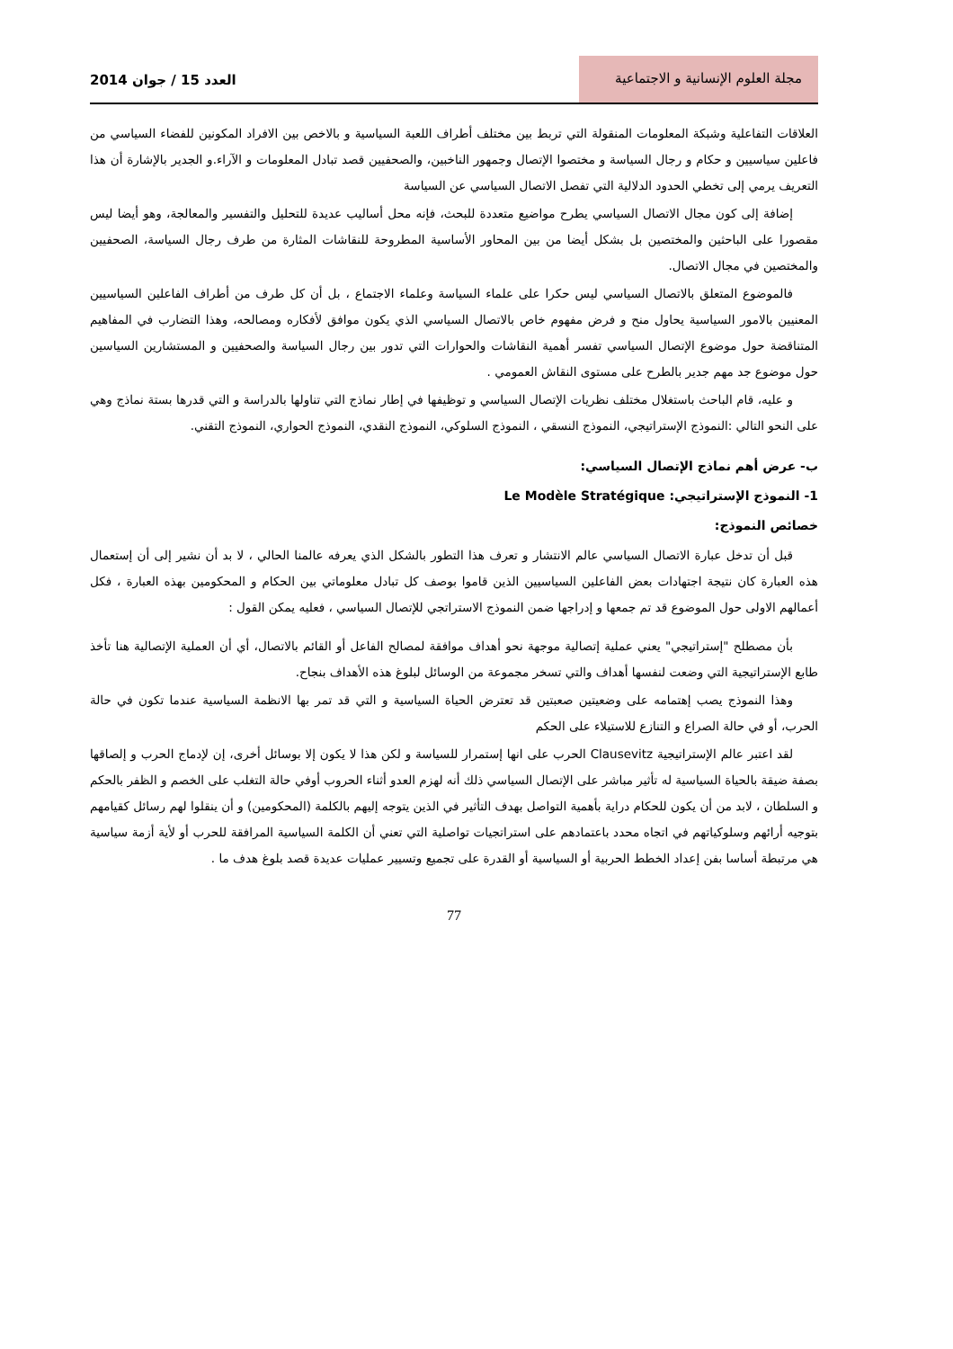مجلة العلوم الإنسانية و الاجتماعية
العدد 15 / جوان 2014
العلاقات التفاعلية وشبكة المعلومات المنقولة التي تربط بين مختلف أطراف اللعبة السياسية و بالاخص بين الافراد المكونين للفضاء السياسي من فاعلين سياسيين و حكام و رجال السياسة و مختصوا الإتصال وجمهور الناخبين، والصحفيين قصد تبادل المعلومات و الآراء.و الجدير بالإشارة أن هذا التعريف يرمي إلى تخطي الحدود الدلالية التي تفصل الاتصال السياسي عن السياسة
إضافة إلى كون مجال الاتصال السياسي يطرح مواضيع متعددة للبحث، فإنه محل أساليب عديدة للتحليل والتفسير والمعالجة، وهو أيضا ليس مقصورا على الباحثين والمختصين بل بشكل أيضا من بين المحاور الأساسية المطروحة للنقاشات المثارة من طرف رجال السياسة، الصحفيين والمختصين في مجال الاتصال.
فالموضوع المتعلق بالاتصال السياسي ليس حكرا على علماء السياسة وعلماء الاجتماع ، بل أن كل طرف من أطراف الفاعلين السياسيين المعنيين بالامور السياسية يحاول منح و فرض مفهوم خاص بالاتصال السياسي الذي يكون موافق لأفكاره ومصالحه، وهذا التضارب في المفاهيم المتناقضة حول موضوع الإتصال السياسي تفسر أهمية النقاشات والحوارات التي تدور بين رجال السياسة والصحفيين و المستشارين السياسين حول موضوع جد مهم جدير بالطرح على مستوى النقاش العمومي .
و عليه، قام الباحث باستغلال مختلف نظريات الإتصال السياسي و توظيفها في إطار نماذج التي تناولها بالدراسة و التي قدرها بستة نماذج وهي على النحو التالي :النموذج الإستراتيجي، النموذج النسقي ، النموذج السلوكي، النموذج النقدي، النموذج الحواري، النموذج التقني.
ب- عرض أهم نماذج الإتصال السياسي:
1- النموذج الإستراتيجي: Le Modèle Stratégique
خصائص النموذج:
قبل أن تدخل عبارة الاتصال السياسي عالم الانتشار و تعرف هذا التطور بالشكل الذي يعرفه عالمنا الحالي ، لا بد أن نشير إلى أن إستعمال هذه العبارة كان نتيجة اجتهادات بعض الفاعلين السياسيين الذين قاموا بوصف كل تبادل معلوماتي بين الحكام و المحكومين بهذه العبارة ، فكل أعمالهم الاولى حول الموضوع قد تم جمعها و إدراجها ضمن النموذج الاستراتجي للإتصال السياسي ، فعليه يمكن القول :
بأن مصطلح "إستراتيجي" يعني عملية إتصالية موجهة نحو أهداف موافقة لمصالح الفاعل أو القائم بالاتصال، أي أن العملية الإتصالية هنا تأخذ طابع الإستراتيجية التي وضعت لنفسها أهداف والتي تسخر مجموعة من الوسائل لبلوغ هذه الأهداف بنجاح.
وهذا النموذج يصب إهتمامه على وضعيتين صعبتين قد تعترض الحياة السياسية و التي قد تمر بها الانظمة السياسية عندما تكون في حالة الحرب، أو في حالة الصراع و التنازع للاستيلاء على الحكم
لقد اعتبر عالم الإستراتيجية Clausevitz الحرب على انها إستمرار للسياسة و لكن هذا لا يكون إلا بوسائل أخرى، إن لإدماج الحرب و إلصاقها بصفة ضيقة بالحياة السياسية له تأثير مباشر على الإتصال السياسي ذلك أنه لهزم العدو أثناء الحروب أوفي حالة التغلب على الخصم و الظفر بالحكم و السلطان ، لابد من أن يكون للحكام دراية بأهمية التواصل بهدف التأثير في الذين يتوجه إليهم بالكلمة (المحكومين) و أن ينقلوا لهم رسائل كقيامهم بتوجيه أرائهم وسلوكياتهم في اتجاه محدد باعتمادهم على استراتجيات تواصلية التي تعني أن الكلمة السياسية المرافقة للحرب أو لأية أزمة سياسية هي مرتبطة أساسا بفن إعداد الخطط الحربية أو السياسية أو القدرة على تجميع وتسيير عمليات عديدة قصد بلوغ هدف ما .
77